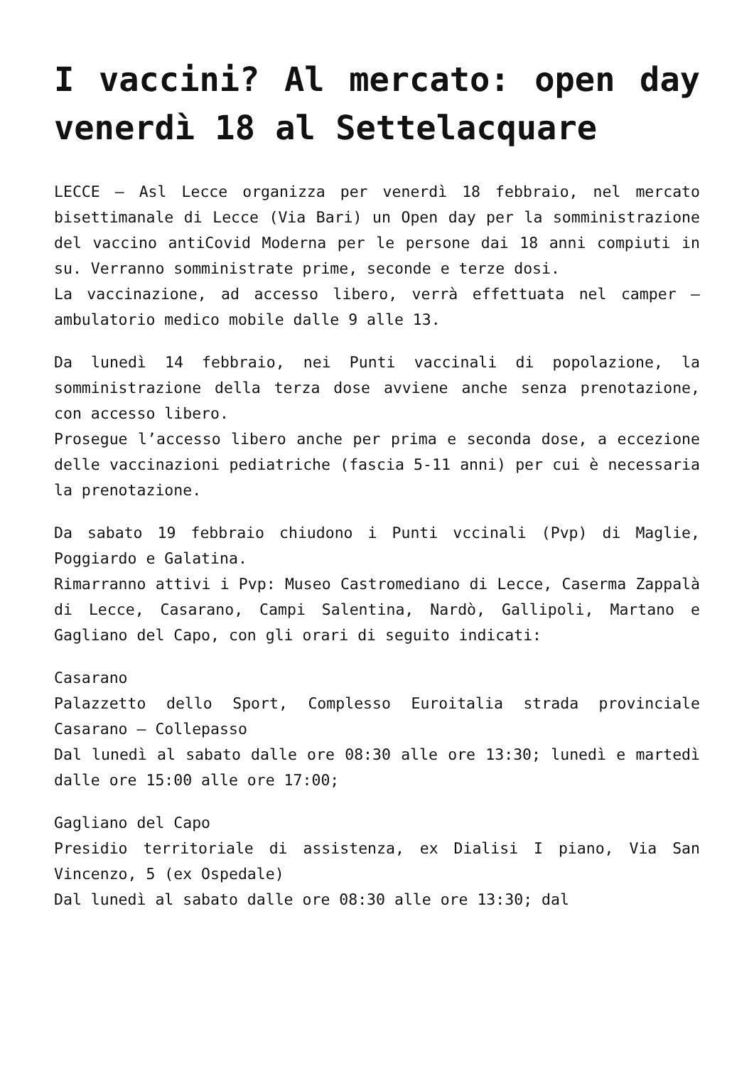I vaccini? Al mercato: open day venerdì 18 al Settelacquare
LECCE – Asl Lecce organizza per venerdì 18 febbraio, nel mercato bisettimanale di Lecce (Via Bari) un Open day per la somministrazione del vaccino antiCovid Moderna per le persone dai 18 anni compiuti in su. Verranno somministrate prime, seconde e terze dosi.
La vaccinazione, ad accesso libero, verrà effettuata nel camper – ambulatorio medico mobile dalle 9 alle 13.
Da lunedì 14 febbraio, nei Punti vaccinali di popolazione, la somministrazione della terza dose avviene anche senza prenotazione, con accesso libero.
Prosegue l’accesso libero anche per prima e seconda dose, a eccezione delle vaccinazioni pediatriche (fascia 5-11 anni) per cui è necessaria la prenotazione.
Da sabato 19 febbraio chiudono i Punti vccinali (Pvp) di Maglie, Poggiardo e Galatina.
Rimarranno attivi i Pvp: Museo Castromediano di Lecce, Caserma Zappalà di Lecce, Casarano, Campi Salentina, Nardò, Gallipoli, Martano e Gagliano del Capo, con gli orari di seguito indicati:
Casarano
Palazzetto dello Sport, Complesso Euroitalia strada provinciale Casarano – Collepasso
Dal lunedì al sabato dalle ore 08:30 alle ore 13:30; lunedì e martedì dalle ore 15:00 alle ore 17:00;
Gagliano del Capo
Presidio territoriale di assistenza, ex Dialisi I piano, Via San Vincenzo, 5 (ex Ospedale)
Dal lunedì al sabato dalle ore 08:30 alle ore 13:30; dal